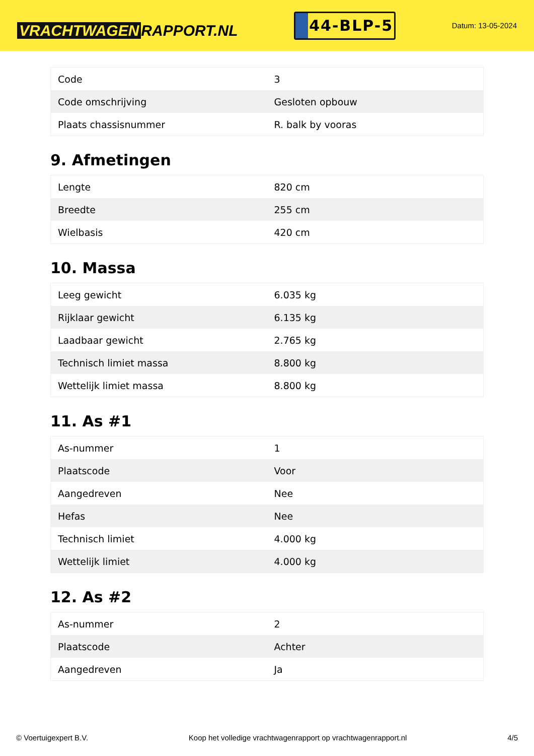VRACHTWAGEN RAPPORT.NL
44-BLP-5
Datum: 13-05-2024
| Code | 3 |
| Code omschrijving | Gesloten opbouw |
| Plaats chassisnummer | R. balk by vooras |
9. Afmetingen
| Lengte | 820 cm |
| Breedte | 255 cm |
| Wielbasis | 420 cm |
10. Massa
| Leeg gewicht | 6.035 kg |
| Rijklaar gewicht | 6.135 kg |
| Laadbaar gewicht | 2.765 kg |
| Technisch limiet massa | 8.800 kg |
| Wettelijk limiet massa | 8.800 kg |
11. As #1
| As-nummer | 1 |
| Plaatscode | Voor |
| Aangedreven | Nee |
| Hefas | Nee |
| Technisch limiet | 4.000 kg |
| Wettelijk limiet | 4.000 kg |
12. As #2
| As-nummer | 2 |
| Plaatscode | Achter |
| Aangedreven | Ja |
© Voertuigexpert B.V. Koop het volledige vrachtwagenrapport op vrachtwagenrapport.nl 4/5